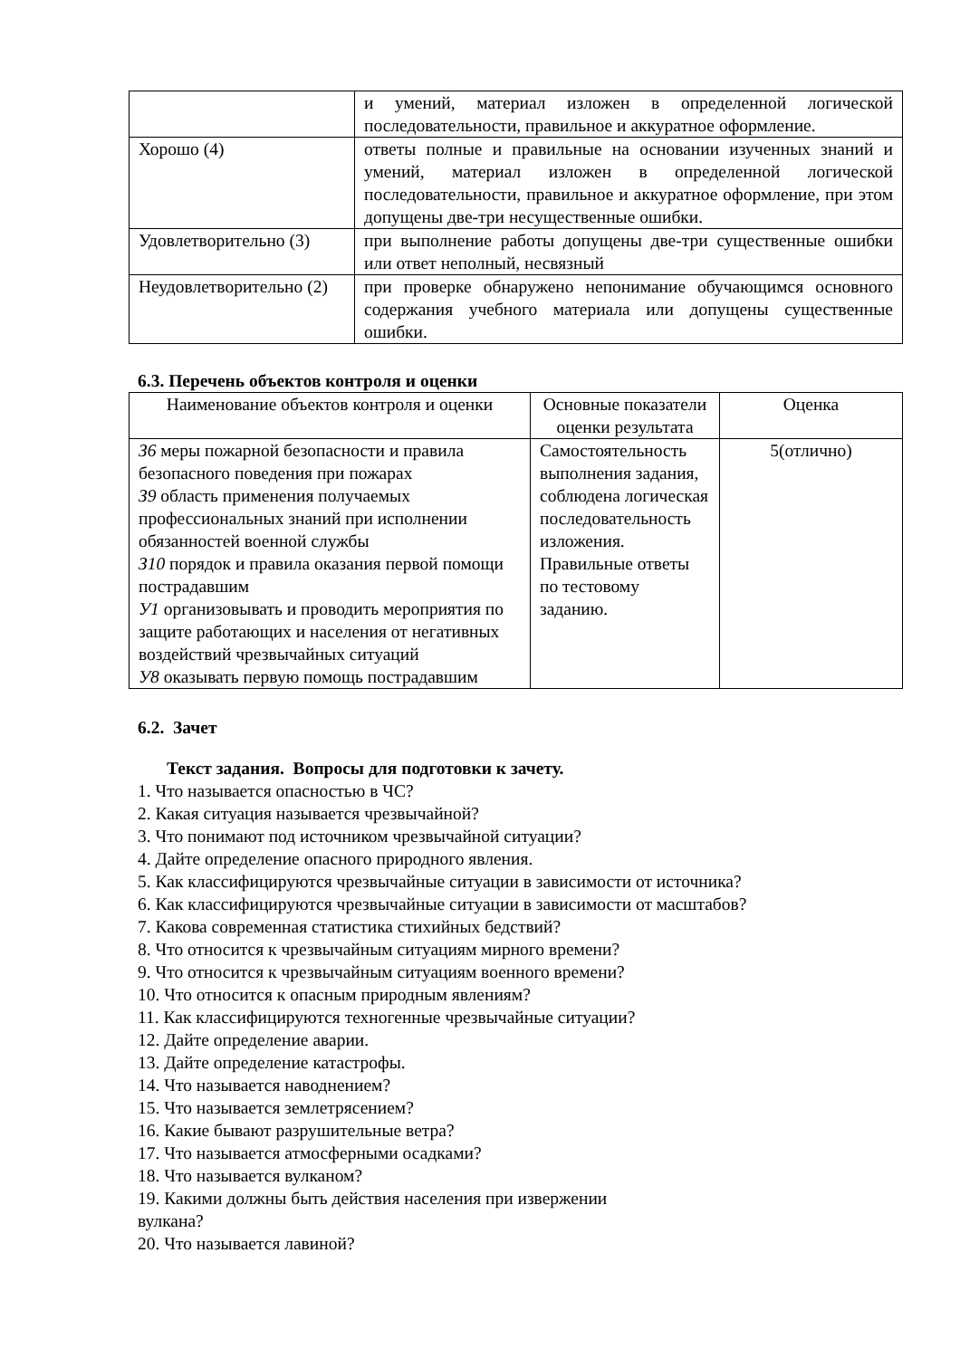| | и умений, материал изложен в определенной логической последовательности, правильное и аккуратное оформление. |
| Хорошо (4) | ответы полные и правильные на основании изученных знаний и умений, материал изложен в определенной логической последовательности, правильное и аккуратное оформление, при этом допущены две-три несущественные ошибки. |
| Удовлетворительно (3) | при выполнение работы допущены две-три существенные ошибки или ответ неполный, несвязный |
| Неудовлетворительно (2) | при проверке обнаружено непонимание обучающимся основного содержания учебного материала или допущены существенные ошибки. |
6.3. Перечень объектов контроля и оценки
| Наименование объектов контроля и оценки | Основные показатели оценки результата | Оценка |
| --- | --- | --- |
| З6 меры пожарной безопасности и правила безопасного поведения при пожарах З9 область применения получаемых профессиональных знаний при исполнении обязанностей военной службы З10 порядок и правила оказания первой помощи пострадавшим У1 организовывать и проводить мероприятия по защите работающих и населения от негативных воздействий чрезвычайных ситуаций У8 оказывать первую помощь пострадавшим | Самостоятельность выполнения задания, соблюдена логическая последовательность изложения. Правильные ответы по тестовому заданию. | 5(отлично) |
6.2. Зачет
Текст задания. Вопросы для подготовки к зачету.
1. Что называется опасностью в ЧС?
2. Какая ситуация называется чрезвычайной?
3. Что понимают под источником чрезвычайной ситуации?
4. Дайте определение опасного природного явления.
5. Как классифицируются чрезвычайные ситуации в зависимости от источника?
6. Как классифицируются чрезвычайные ситуации в зависимости от масштабов?
7. Какова современная статистика стихийных бедствий?
8. Что относится к чрезвычайным ситуациям мирного времени?
9. Что относится к чрезвычайным ситуациям военного времени?
10. Что относится к опасным природным явлениям?
11. Как классифицируются техногенные чрезвычайные ситуации?
12. Дайте определение аварии.
13. Дайте определение катастрофы.
14. Что называется наводнением?
15. Что называется землетрясением?
16. Какие бывают разрушительные ветра?
17. Что называется атмосферными осадками?
18. Что называется вулканом?
19. Какими должны быть действия населения при извержении
вулкана?
20. Что называется лавиной?